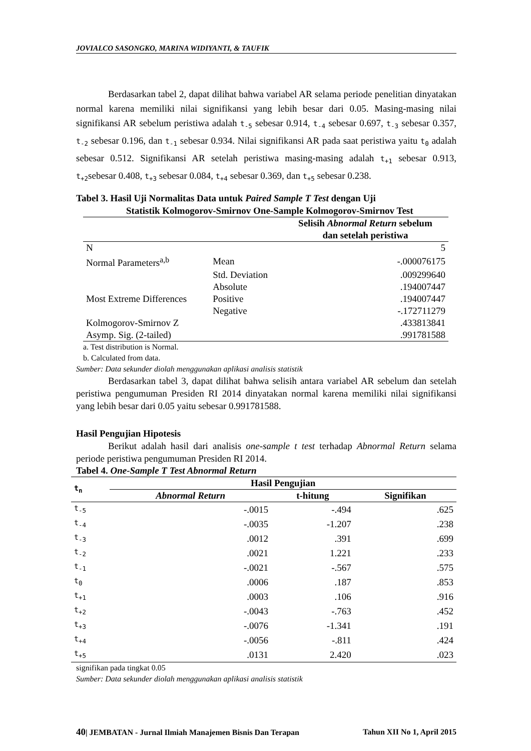JOVIALCO SASONGKO, MARINA WIDIYANTI, & TAUFIK
Berdasarkan tabel 2, dapat dilihat bahwa variabel AR selama periode penelitian dinyatakan normal karena memiliki nilai signifikansi yang lebih besar dari 0.05. Masing-masing nilai signifikansi AR sebelum peristiwa adalah t<sub>-5</sub> sebesar 0.914, t<sub>-4</sub> sebesar 0.697, t<sub>-3</sub> sebesar 0.357, t<sub>-2</sub> sebesar 0.196, dan t<sub>-1</sub> sebesar 0.934. Nilai signifikansi AR pada saat peristiwa yaitu t<sub>0</sub> adalah sebesar 0.512. Signifikansi AR setelah peristiwa masing-masing adalah t<sub>+1</sub> sebesar 0.913, t<sub>+2</sub>sebesar 0.408, t<sub>+3</sub> sebesar 0.084, t<sub>+4</sub> sebesar 0.369, dan t<sub>+5</sub> sebesar 0.238.
Tabel 3. Hasil Uji Normalitas Data untuk Paired Sample T Test dengan Uji
Statistik Kolmogorov-Smirnov One-Sample Kolmogorov-Smirnov Test
| | | Selisih Abnormal Return sebelum dan setelah peristiwa |
| --- | --- | --- |
| N | | 5 |
| Normal Parameters<sup>a,b</sup> | Mean | -.000076175 |
| | Std. Deviation | .009299640 |
| | Absolute | .194007447 |
| Most Extreme Differences | Positive | .194007447 |
| | Negative | -.172711279 |
| Kolmogorov-Smirnov Z | | .433813841 |
| Asymp. Sig. (2-tailed) | | .991781588 |
a. Test distribution is Normal.
b. Calculated from data.
Sumber: Data sekunder diolah menggunakan aplikasi analisis statistik
Berdasarkan tabel 3, dapat dilihat bahwa selisih antara variabel AR sebelum dan setelah peristiwa pengumuman Presiden RI 2014 dinyatakan normal karena memiliki nilai signifikansi yang lebih besar dari 0.05 yaitu sebesar 0.991781588.
Hasil Pengujian Hipotesis
Berikut adalah hasil dari analisis one-sample t test terhadap Abnormal Return selama periode peristiwa pengumuman Presiden RI 2014.
Tabel 4. One-Sample T Test Abnormal Return
| t<sub>n</sub> | Hasil Pengujian | | |
| --- | --- | --- | --- |
| | Abnormal Return | t-hitung | Signifikan |
| t<sub>-5</sub> | -.0015 | -.494 | .625 |
| t<sub>-4</sub> | -.0035 | -1.207 | .238 |
| t<sub>-3</sub> | .0012 | .391 | .699 |
| t<sub>-2</sub> | .0021 | 1.221 | .233 |
| t<sub>-1</sub> | -.0021 | -.567 | .575 |
| t<sub>0</sub> | .0006 | .187 | .853 |
| t<sub>+1</sub> | .0003 | .106 | .916 |
| t<sub>+2</sub> | -.0043 | -.763 | .452 |
| t<sub>+3</sub> | -.0076 | -1.341 | .191 |
| t<sub>+4</sub> | -.0056 | -.811 | .424 |
| t<sub>+5</sub> | .0131 | 2.420 | .023 |
signifikan pada tingkat 0.05
Sumber: Data sekunder diolah menggunakan aplikasi analisis statistik
40| JEMBATAN - Jurnal Ilmiah Manajemen Bisnis Dan Terapan Tahun XII No 1, April 2015